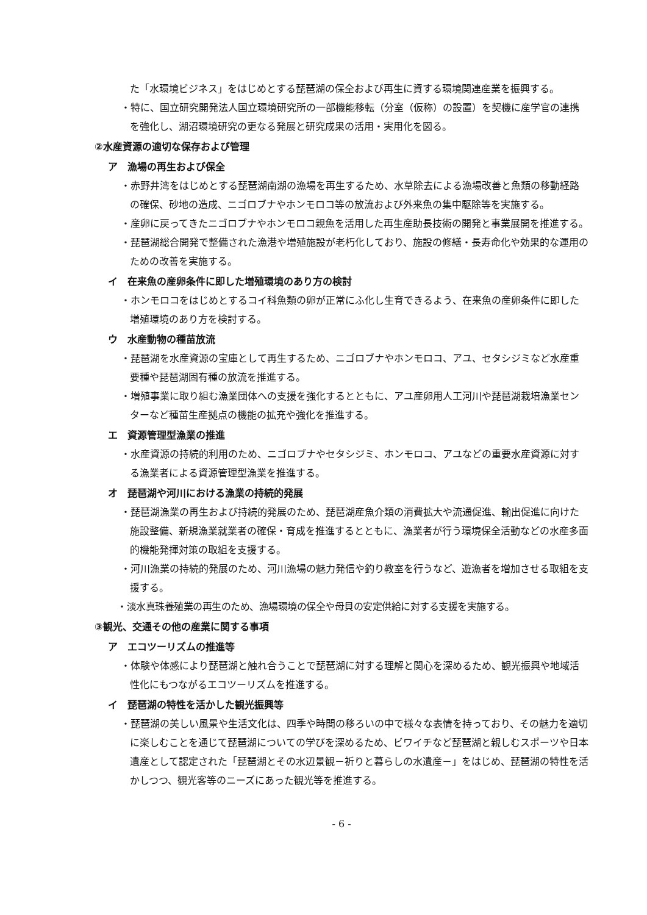た「水環境ビジネス」をはじめとする琵琶湖の保全および再生に資する環境関連産業を振興する。
・特に、国立研究開発法人国立環境研究所の一部機能移転（分室（仮称）の設置）を契機に産学官の連携を強化し、湖沼環境研究の更なる発展と研究成果の活用・実用化を図る。
②水産資源の適切な保存および管理
ア　漁場の再生および保全
・赤野井湾をはじめとする琵琶湖南湖の漁場を再生するため、水草除去による漁場改善と魚類の移動経路の確保、砂地の造成、ニゴロブナやホンモロコ等の放流および外来魚の集中駆除等を実施する。
・産卵に戻ってきたニゴロブナやホンモロコ親魚を活用した再生産助長技術の開発と事業展開を推進する。
・琵琶湖総合開発で整備された漁港や増殖施設が老朽化しており、施設の修繕・長寿命化や効果的な運用のための改善を実施する。
イ　在来魚の産卵条件に即した増殖環境のあり方の検討
・ホンモロコをはじめとするコイ科魚類の卵が正常にふ化し生育できるよう、在来魚の産卵条件に即した増殖環境のあり方を検討する。
ウ　水産動物の種苗放流
・琵琶湖を水産資源の宝庫として再生するため、ニゴロブナやホンモロコ、アユ、セタシジミなど水産重要種や琵琶湖固有種の放流を推進する。
・増殖事業に取り組む漁業団体への支援を強化するとともに、アユ産卵用人工河川や琵琶湖栽培漁業センターなど種苗生産拠点の機能の拡充や強化を推進する。
エ　資源管理型漁業の推進
・水産資源の持続的利用のため、ニゴロブナやセタシジミ、ホンモロコ、アユなどの重要水産資源に対する漁業者による資源管理型漁業を推進する。
オ　琵琶湖や河川における漁業の持続的発展
・琵琶湖漁業の再生および持続的発展のため、琵琶湖産魚介類の消費拡大や流通促進、輸出促進に向けた施設整備、新規漁業就業者の確保・育成を推進するとともに、漁業者が行う環境保全活動などの水産多面的機能発揮対策の取組を支援する。
・河川漁業の持続的発展のため、河川漁場の魅力発信や釣り教室を行うなど、遊漁者を増加させる取組を支援する。
・淡水真珠養殖業の再生のため、漁場環境の保全や母貝の安定供給に対する支援を実施する。
③観光、交通その他の産業に関する事項
ア　エコツーリズムの推進等
・体験や体感により琵琶湖と触れ合うことで琵琶湖に対する理解と関心を深めるため、観光振興や地域活性化にもつながるエコツーリズムを推進する。
イ　琵琶湖の特性を活かした観光振興等
・琵琶湖の美しい風景や生活文化は、四季や時間の移ろいの中で様々な表情を持っており、その魅力を適切に楽しむことを通じて琵琶湖についての学びを深めるため、ビワイチなど琵琶湖と親しむスポーツや日本遺産として認定された「琵琶湖とその水辺景観－祈りと暮らしの水遺産－」をはじめ、琵琶湖の特性を活かしつつ、観光客等のニーズにあった観光等を推進する。
- 6 -